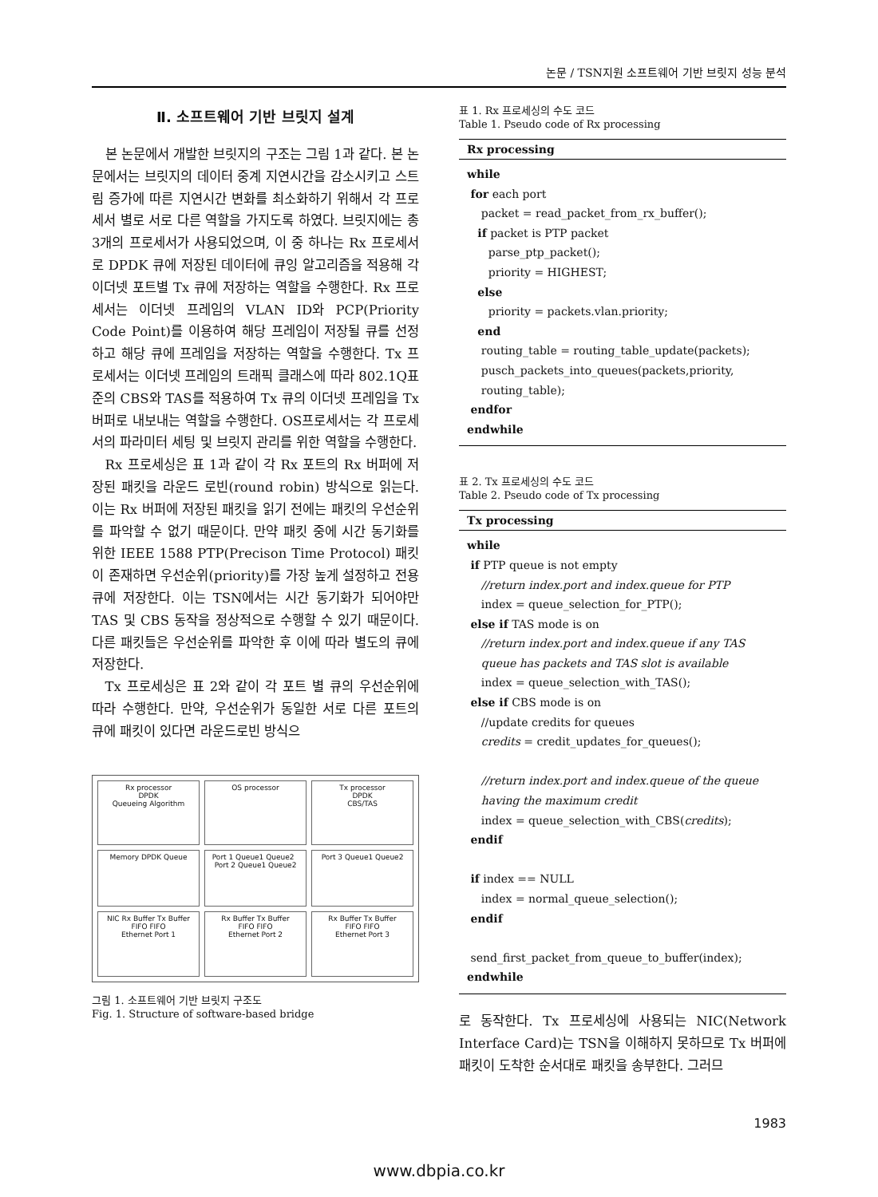논문 / TSN지원 소프트웨어 기반 브릿지 성능 분석
Ⅱ. 소프트웨어 기반 브릿지 설계
본 논문에서 개발한 브릿지의 구조는 그림 1과 같다. 본 논문에서는 브릿지의 데이터 중계 지연시간을 감소시키고 스트림 증가에 따른 지연시간 변화를 최소화하기 위해서 각 프로세서 별로 서로 다른 역할을 가지도록 하였다. 브릿지에는 총 3개의 프로세서가 사용되었으며, 이 중 하나는 Rx 프로세서로 DPDK 큐에 저장된 데이터에 큐잉 알고리즘을 적용해 각 이더넷 포트별 Tx 큐에 저장하는 역할을 수행한다. Rx 프로세서는 이더넷 프레임의 VLAN ID와 PCP(Priority Code Point)를 이용하여 해당 프레임이 저장될 큐를 선정하고 해당 큐에 프레임을 저장하는 역할을 수행한다. Tx 프로세서는 이더넷 프레임의 트래픽 클래스에 따라 802.1Q표준의 CBS와 TAS를 적용하여 Tx 큐의 이더넷 프레임을 Tx 버퍼로 내보내는 역할을 수행한다. OS프로세서는 각 프로세서의 파라미터 세팅 및 브릿지 관리를 위한 역할을 수행한다.
Rx 프로세싱은 표 1과 같이 각 Rx 포트의 Rx 버퍼에 저장된 패킷을 라운드 로빈(round robin) 방식으로 읽는다. 이는 Rx 버퍼에 저장된 패킷을 읽기 전에는 패킷의 우선순위를 파악할 수 없기 때문이다. 만약 패킷 중에 시간 동기화를 위한 IEEE 1588 PTP(Precison Time Protocol) 패킷이 존재하면 우선순위(priority)를 가장 높게 설정하고 전용 큐에 저장한다. 이는 TSN에서는 시간 동기화가 되어야만 TAS 및 CBS 동작을 정상적으로 수행할 수 있기 때문이다. 다른 패킷들은 우선순위를 파악한 후 이에 따라 별도의 큐에 저장한다.
Tx 프로세싱은 표 2와 같이 각 포트 별 큐의 우선순위에 따라 수행한다. 만약, 우선순위가 동일한 서로 다른 포트의 큐에 패킷이 있다면 라운드로빈 방식으
Rx processor
DPDK
Queueing Algorithm
OS processor
Tx processor
DPDK
CBS/TAS
Memory DPDK Queue
Port 1 Queue1 Queue2 Port 2 Queue1 Queue2
Port 3 Queue1 Queue2
NIC Rx Buffer Tx Buffer
FIFO FIFO
Ethernet Port 1
Rx Buffer Tx Buffer
FIFO FIFO
Ethernet Port 2
Rx Buffer Tx Buffer
FIFO FIFO
Ethernet Port 3
그림 1. 소프트웨어 기반 브릿지 구조도
Fig. 1. Structure of software-based bridge
표 1. Rx 프로세싱의 수도 코드
Table 1. Pseudo code of Rx processing
| Rx processing |
| --- |
| while for each port packet = read_packet_from_rx_buffer(); if packet is PTP packet parse_ptp_packet(); priority = HIGHEST; else priority = packets.vlan.priority; end routing_table = routing_table_update(packets); pusch_packets_into_queues(packets,priority, routing_table); endfor endwhile |
표 2. Tx 프로세싱의 수도 코드
Table 2. Pseudo code of Tx processing
| Tx processing |
| --- |
| while if PTP queue is not empty //return index.port and index.queue for PTP index = queue_selection_for_PTP(); else if TAS mode is on //return index.port and index.queue if any TAS queue has packets and TAS slot is available index = queue_selection_with_TAS(); else if CBS mode is on //update credits for queues credits = credit_updates_for_queues(); //return index.port and index.queue of the queue having the maximum credit index = queue_selection_with_CBS( credits ); endif if index == NULL index = normal_queue_selection(); endif send_first_packet_from_queue_to_buffer(index); endwhile |
로 동작한다. Tx 프로세싱에 사용되는 NIC(Network Interface Card)는 TSN을 이해하지 못하므로 Tx 버퍼에 패킷이 도착한 순서대로 패킷을 송부한다. 그러므
1983
www.dbpia.co.kr